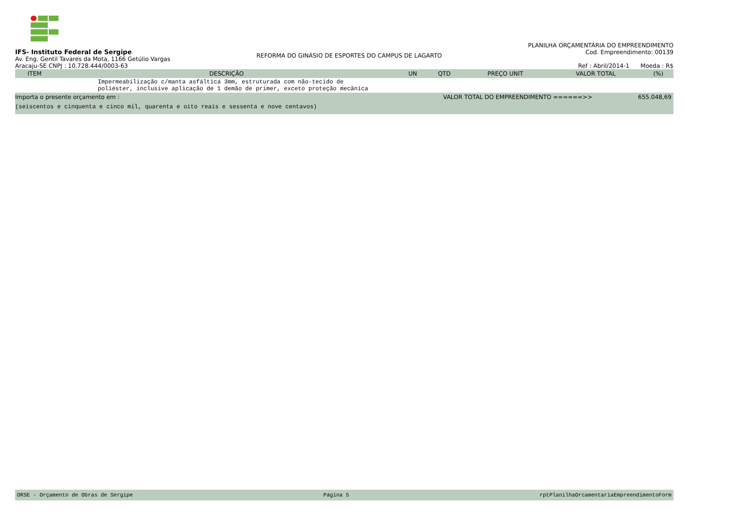IFS- Instituto Federal de Sergipe
Av. Eng. Gentil Tavares da Mota, 1166 Getúlio Vargas
Aracaju-SE CNPJ : 10.728.444/0003-63
REFORMA DO GINÁSIO DE ESPORTES DO CAMPUS DE LAGARTO
PLANILHA ORÇAMENTÁRIA DO EMPREENDIMENTO
Cod. Empreendimento: 00139
Ref : Abril/2014-1 Moeda : R$
| ITEM | DESCRIÇÃO | UN | QTD | PREÇO UNIT | VALOR TOTAL | (%) |
| --- | --- | --- | --- | --- | --- | --- |
| | Impermeabilização c/manta asfáltica 3mm, estruturada com não-tecido de poliéster, inclusive aplicação de 1 demão de primer, exceto proteção mecânica | | | | | |
Importa o presente orçamento em : VALOR TOTAL DO EMPREENDIMENTO ======>> 655.048,69
(seiscentos e cinquenta e cinco mil, quarenta e oito reais e sessenta e nove centavos)
ORSE - Orçamento de Obras de Sergipe Página 5 rptPlanilhaOrcamentariaEmpreendimentoForm